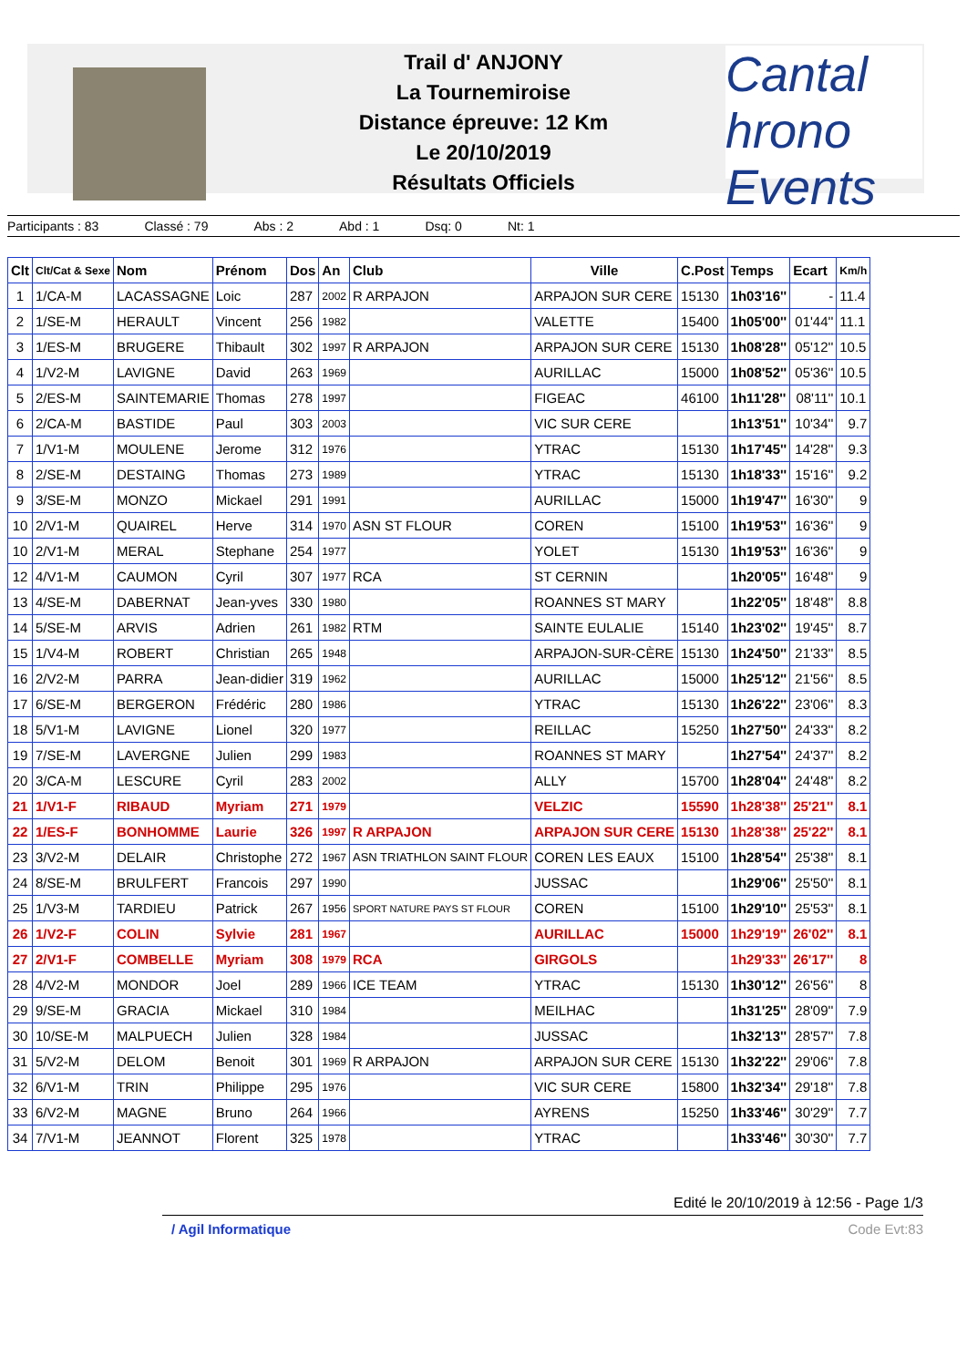Cantal hrono Events
Trail d' ANJONY
La Tournemiroise
Distance épreuve: 12 Km
Le 20/10/2019
Résultats Officiels
Participants : 83 Classé : 79 Abs : 2 Abd : 1 Dsq: 0 Nt: 1
| Clt | Clt/Cat & Sexe | Nom | Prénom | Dos | An | Club | Ville | C.Post | Temps | Ecart | Km/h |
| --- | --- | --- | --- | --- | --- | --- | --- | --- | --- | --- | --- |
| 1 | 1/CA-M | LACASSAGNE | Loic | 287 | 2002 | R ARPAJON | ARPAJON SUR CERE | 15130 | 1h03'16'' | - | 11.4 |
| 2 | 1/SE-M | HERAULT | Vincent | 256 | 1982 | | VALETTE | 15400 | 1h05'00'' | 01'44'' | 11.1 |
| 3 | 1/ES-M | BRUGERE | Thibault | 302 | 1997 | R ARPAJON | ARPAJON SUR CERE | 15130 | 1h08'28'' | 05'12'' | 10.5 |
| 4 | 1/V2-M | LAVIGNE | David | 263 | 1969 | | AURILLAC | 15000 | 1h08'52'' | 05'36'' | 10.5 |
| 5 | 2/ES-M | SAINTEMARIE | Thomas | 278 | 1997 | | FIGEAC | 46100 | 1h11'28'' | 08'11'' | 10.1 |
| 6 | 2/CA-M | BASTIDE | Paul | 303 | 2003 | | VIC SUR CERE | | 1h13'51'' | 10'34'' | 9.7 |
| 7 | 1/V1-M | MOULENE | Jerome | 312 | 1976 | | YTRAC | 15130 | 1h17'45'' | 14'28'' | 9.3 |
| 8 | 2/SE-M | DESTAING | Thomas | 273 | 1989 | | YTRAC | 15130 | 1h18'33'' | 15'16'' | 9.2 |
| 9 | 3/SE-M | MONZO | Mickael | 291 | 1991 | | AURILLAC | 15000 | 1h19'47'' | 16'30'' | 9 |
| 10 | 2/V1-M | QUAIREL | Herve | 314 | 1970 | ASN ST FLOUR | COREN | 15100 | 1h19'53'' | 16'36'' | 9 |
| 10 | 2/V1-M | MERAL | Stephane | 254 | 1977 | | YOLET | 15130 | 1h19'53'' | 16'36'' | 9 |
| 12 | 4/V1-M | CAUMON | Cyril | 307 | 1977 | RCA | ST CERNIN | | 1h20'05'' | 16'48'' | 9 |
| 13 | 4/SE-M | DABERNAT | Jean-yves | 330 | 1980 | | ROANNES ST MARY | | 1h22'05'' | 18'48'' | 8.8 |
| 14 | 5/SE-M | ARVIS | Adrien | 261 | 1982 | RTM | SAINTE EULALIE | 15140 | 1h23'02'' | 19'45'' | 8.7 |
| 15 | 1/V4-M | ROBERT | Christian | 265 | 1948 | | ARPAJON-SUR-CÈRE | 15130 | 1h24'50'' | 21'33'' | 8.5 |
| 16 | 2/V2-M | PARRA | Jean-didier | 319 | 1962 | | AURILLAC | 15000 | 1h25'12'' | 21'56'' | 8.5 |
| 17 | 6/SE-M | BERGERON | Frédéric | 280 | 1986 | | YTRAC | 15130 | 1h26'22'' | 23'06'' | 8.3 |
| 18 | 5/V1-M | LAVIGNE | Lionel | 320 | 1977 | | REILLAC | 15250 | 1h27'50'' | 24'33'' | 8.2 |
| 19 | 7/SE-M | LAVERGNE | Julien | 299 | 1983 | | ROANNES ST MARY | | 1h27'54'' | 24'37'' | 8.2 |
| 20 | 3/CA-M | LESCURE | Cyril | 283 | 2002 | | ALLY | 15700 | 1h28'04'' | 24'48'' | 8.2 |
| 21 | 1/V1-F | RIBAUD | Myriam | 271 | 1979 | | VELZIC | 15590 | 1h28'38'' | 25'21'' | 8.1 |
| 22 | 1/ES-F | BONHOMME | Laurie | 326 | 1997 | R ARPAJON | ARPAJON SUR CERE | 15130 | 1h28'38'' | 25'22'' | 8.1 |
| 23 | 3/V2-M | DELAIR | Christophe | 272 | 1967 | ASN TRIATHLON SAINT FLOUR | COREN LES EAUX | 15100 | 1h28'54'' | 25'38'' | 8.1 |
| 24 | 8/SE-M | BRULFERT | Francois | 297 | 1990 | | JUSSAC | | 1h29'06'' | 25'50'' | 8.1 |
| 25 | 1/V3-M | TARDIEU | Patrick | 267 | 1956 | SPORT NATURE PAYS ST FLOUR | COREN | 15100 | 1h29'10'' | 25'53'' | 8.1 |
| 26 | 1/V2-F | COLIN | Sylvie | 281 | 1967 | | AURILLAC | 15000 | 1h29'19'' | 26'02'' | 8.1 |
| 27 | 2/V1-F | COMBELLE | Myriam | 308 | 1979 | RCA | GIRGOLS | | 1h29'33'' | 26'17'' | 8 |
| 28 | 4/V2-M | MONDOR | Joel | 289 | 1966 | ICE TEAM | YTRAC | 15130 | 1h30'12'' | 26'56'' | 8 |
| 29 | 9/SE-M | GRACIA | Mickael | 310 | 1984 | | MEILHAC | | 1h31'25'' | 28'09'' | 7.9 |
| 30 | 10/SE-M | MALPUECH | Julien | 328 | 1984 | | JUSSAC | | 1h32'13'' | 28'57'' | 7.8 |
| 31 | 5/V2-M | DELOM | Benoit | 301 | 1969 | R ARPAJON | ARPAJON SUR CERE | 15130 | 1h32'22'' | 29'06'' | 7.8 |
| 32 | 6/V1-M | TRIN | Philippe | 295 | 1976 | | VIC SUR CERE | 15800 | 1h32'34'' | 29'18'' | 7.8 |
| 33 | 6/V2-M | MAGNE | Bruno | 264 | 1966 | | AYRENS | 15250 | 1h33'46'' | 30'29'' | 7.7 |
| 34 | 7/V1-M | JEANNOT | Florent | 325 | 1978 | | YTRAC | | 1h33'46'' | 30'30'' | 7.7 |
Edité le 20/10/2019 à 12:56 - Page 1/3
/ Agil Informatique Code Evt:83